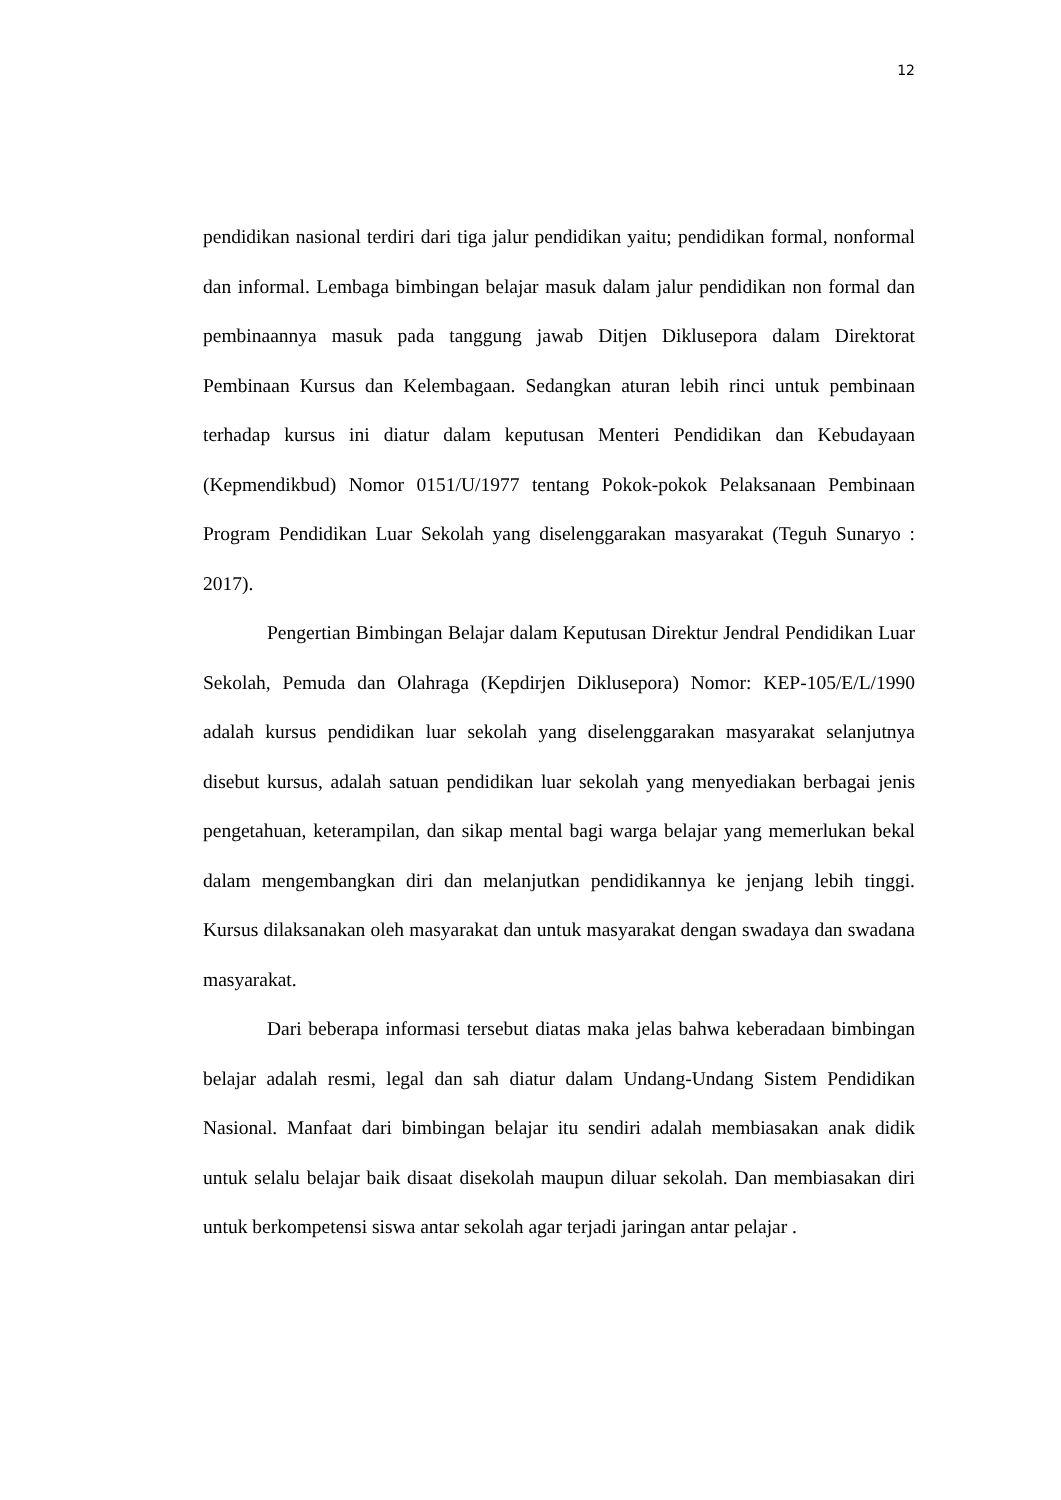12
pendidikan nasional terdiri dari tiga jalur pendidikan yaitu; pendidikan formal, nonformal dan informal. Lembaga bimbingan belajar masuk dalam jalur pendidikan non formal dan pembinaannya masuk pada tanggung jawab Ditjen Diklusepora dalam Direktorat Pembinaan Kursus dan Kelembagaan. Sedangkan aturan lebih rinci untuk pembinaan terhadap kursus ini diatur dalam keputusan Menteri Pendidikan dan Kebudayaan (Kepmendikbud) Nomor 0151/U/1977 tentang Pokok-pokok Pelaksanaan Pembinaan Program Pendidikan Luar Sekolah yang diselenggarakan masyarakat (Teguh Sunaryo : 2017).
Pengertian Bimbingan Belajar dalam Keputusan Direktur Jendral Pendidikan Luar Sekolah, Pemuda dan Olahraga (Kepdirjen Diklusepora) Nomor: KEP-105/E/L/1990 adalah kursus pendidikan luar sekolah yang diselenggarakan masyarakat selanjutnya disebut kursus, adalah satuan pendidikan luar sekolah yang menyediakan berbagai jenis pengetahuan, keterampilan, dan sikap mental bagi warga belajar yang memerlukan bekal dalam mengembangkan diri dan melanjutkan pendidikannya ke jenjang lebih tinggi. Kursus dilaksanakan oleh masyarakat dan untuk masyarakat dengan swadaya dan swadana masyarakat.
Dari beberapa informasi tersebut diatas maka jelas bahwa keberadaan bimbingan belajar adalah resmi, legal dan sah diatur dalam Undang-Undang Sistem Pendidikan Nasional. Manfaat dari bimbingan belajar itu sendiri adalah membiasakan anak didik untuk selalu belajar baik disaat disekolah maupun diluar sekolah. Dan membiasakan diri untuk berkompetensi siswa antar sekolah agar terjadi jaringan antar pelajar .